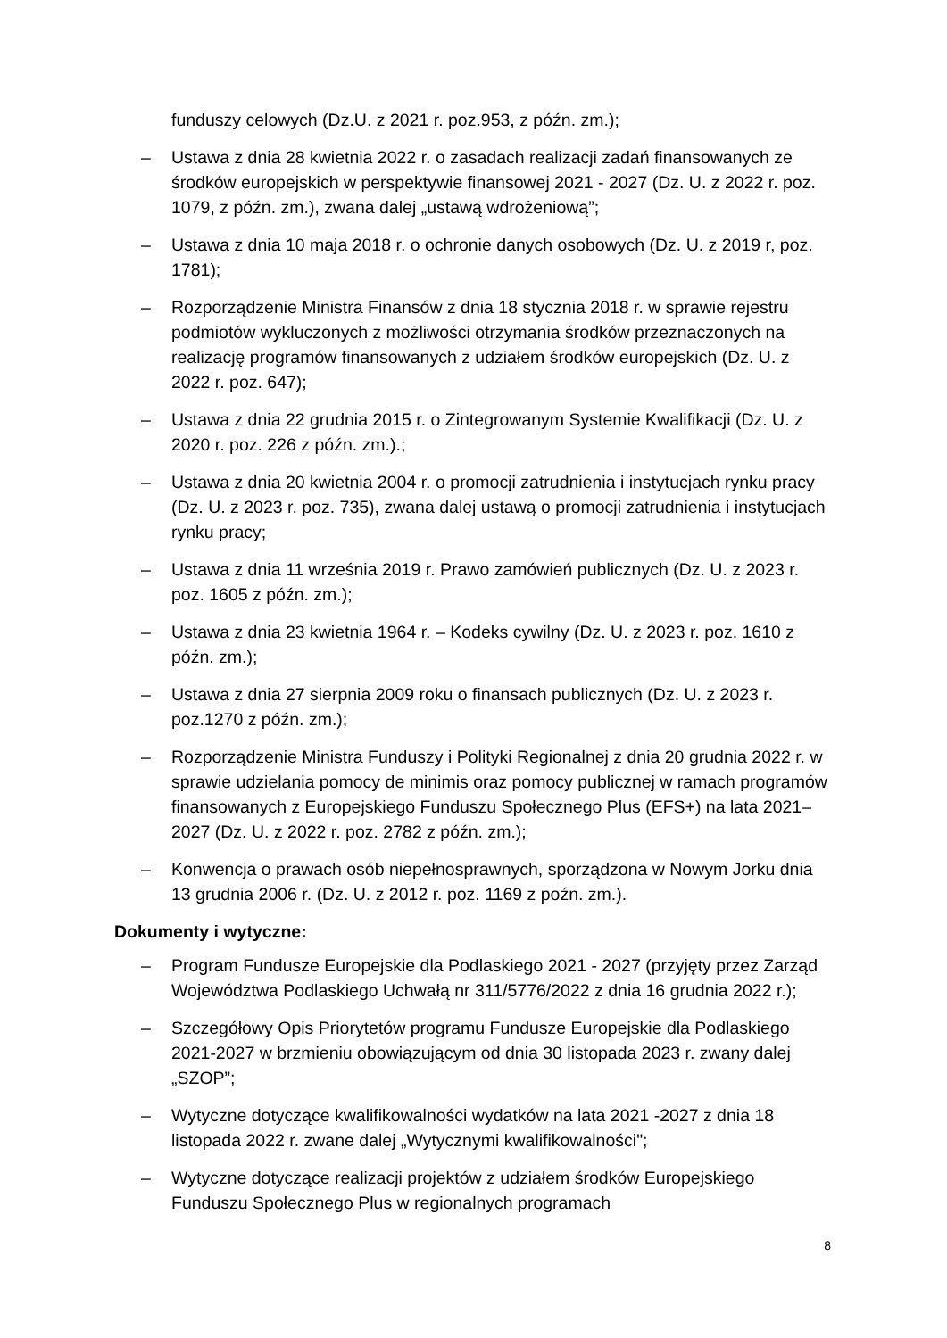funduszy celowych (Dz.U. z 2021 r. poz.953, z późn. zm.);
– Ustawa z dnia 28 kwietnia 2022 r. o zasadach realizacji zadań finansowanych ze środków europejskich w perspektywie finansowej 2021 - 2027 (Dz. U. z 2022 r. poz. 1079, z późn. zm.), zwana dalej „ustawą wdrożeniową”;
– Ustawa z dnia 10 maja 2018 r. o ochronie danych osobowych (Dz. U. z 2019 r, poz. 1781);
– Rozporządzenie Ministra Finansów z dnia 18 stycznia 2018 r. w sprawie rejestru podmiotów wykluczonych z możliwości otrzymania środków przeznaczonych na realizację programów finansowanych z udziałem środków europejskich (Dz. U. z 2022 r. poz. 647);
– Ustawa z dnia 22 grudnia 2015 r. o Zintegrowanym Systemie Kwalifikacji (Dz. U. z 2020 r. poz. 226 z późn. zm.).;
– Ustawa z dnia 20 kwietnia 2004 r. o promocji zatrudnienia i instytucjach rynku pracy (Dz. U. z 2023 r. poz. 735), zwana dalej ustawą o promocji zatrudnienia i instytucjach rynku pracy;
– Ustawa z dnia 11 września 2019 r. Prawo zamówień publicznych (Dz. U. z 2023 r. poz. 1605 z późn. zm.);
– Ustawa z dnia 23 kwietnia 1964 r. – Kodeks cywilny (Dz. U. z 2023 r. poz. 1610 z późn. zm.);
– Ustawa z dnia 27 sierpnia 2009 roku o finansach publicznych (Dz. U. z 2023 r. poz.1270 z późn. zm.);
– Rozporządzenie Ministra Funduszy i Polityki Regionalnej z dnia 20 grudnia 2022 r. w sprawie udzielania pomocy de minimis oraz pomocy publicznej w ramach programów finansowanych z Europejskiego Funduszu Społecznego Plus (EFS+) na lata 2021–2027 (Dz. U. z 2022 r. poz. 2782 z późn. zm.);
– Konwencja o prawach osób niepełnosprawnych, sporządzona w Nowym Jorku dnia 13 grudnia 2006 r. (Dz. U. z 2012 r. poz. 1169 z poźn. zm.).
Dokumenty i wytyczne:
– Program Fundusze Europejskie dla Podlaskiego 2021 - 2027 (przyjęty przez Zarząd Województwa Podlaskiego Uchwałą nr 311/5776/2022 z dnia 16 grudnia 2022 r.);
– Szczegółowy Opis Priorytetów programu Fundusze Europejskie dla Podlaskiego 2021-2027 w brzmieniu obowiązującym od dnia 30 listopada 2023 r. zwany dalej „SZOP”;
– Wytyczne dotyczące kwalifikowalności wydatków na lata 2021 -2027 z dnia 18 listopada 2022 r. zwane dalej „Wytycznymi kwalifikowalności";
– Wytyczne dotyczące realizacji projektów z udziałem środków Europejskiego Funduszu Społecznego Plus w regionalnych programach
8